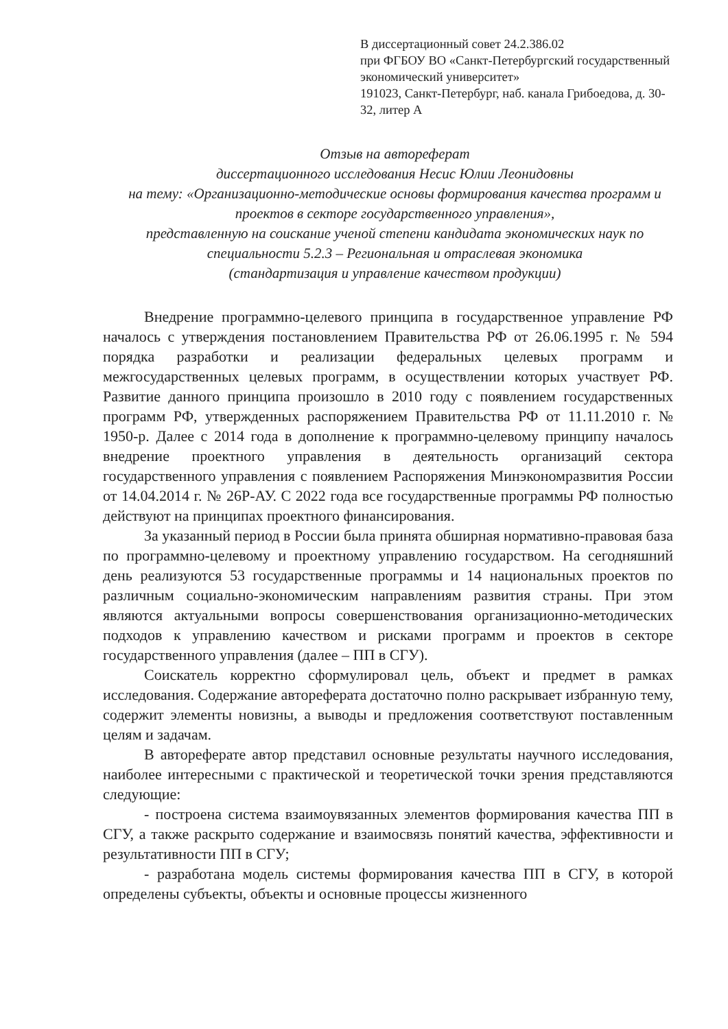В диссертационный совет 24.2.386.02
при ФГБОУ ВО «Санкт-Петербургский государственный экономический университет»
191023, Санкт-Петербург, наб. канала Грибоедова, д. 30-32, литер А
Отзыв на автореферат
диссертационного исследования Несис Юлии Леонидовны
на тему: «Организационно-методические основы формирования качества программ и проектов в секторе государственного управления»,
представленную на соискание ученой степени кандидата экономических наук по специальности 5.2.3 – Региональная и отраслевая экономика
(стандартизация и управление качеством продукции)
Внедрение программно-целевого принципа в государственное управление РФ началось с утверждения постановлением Правительства РФ от 26.06.1995 г. № 594 порядка разработки и реализации федеральных целевых программ и межгосударственных целевых программ, в осуществлении которых участвует РФ. Развитие данного принципа произошло в 2010 году с появлением государственных программ РФ, утвержденных распоряжением Правительства РФ от 11.11.2010 г. № 1950-р. Далее с 2014 года в дополнение к программно-целевому принципу началось внедрение проектного управления в деятельность организаций сектора государственного управления с появлением Распоряжения Минэкономразвития России от 14.04.2014 г. № 26Р-АУ. С 2022 года все государственные программы РФ полностью действуют на принципах проектного финансирования.
За указанный период в России была принята обширная нормативно-правовая база по программно-целевому и проектному управлению государством. На сегодняшний день реализуются 53 государственные программы и 14 национальных проектов по различным социально-экономическим направлениям развития страны. При этом являются актуальными вопросы совершенствования организационно-методических подходов к управлению качеством и рисками программ и проектов в секторе государственного управления (далее – ПП в СГУ).
Соискатель корректно сформулировал цель, объект и предмет в рамках исследования. Содержание автореферата достаточно полно раскрывает избранную тему, содержит элементы новизны, а выводы и предложения соответствуют поставленным целям и задачам.
В автореферате автор представил основные результаты научного исследования, наиболее интересными с практической и теоретической точки зрения представляются следующие:
- построена система взаимоувязанных элементов формирования качества ПП в СГУ, а также раскрыто содержание и взаимосвязь понятий качества, эффективности и результативности ПП в СГУ;
- разработана модель системы формирования качества ПП в СГУ, в которой определены субъекты, объекты и основные процессы жизненного